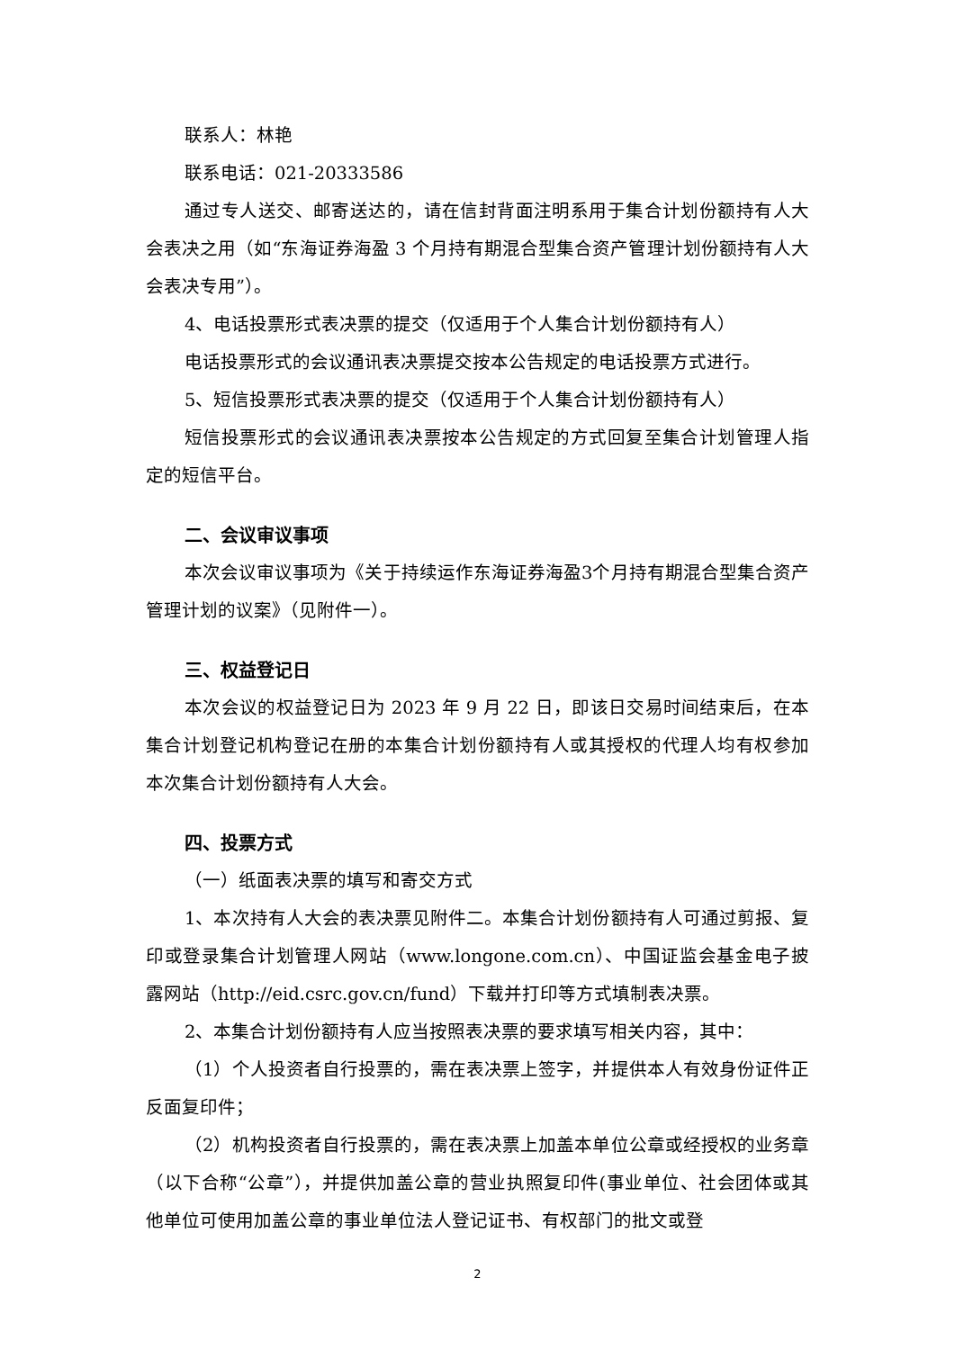联系人：林艳
联系电话：021-20333586
通过专人送交、邮寄送达的，请在信封背面注明系用于集合计划份额持有人大会表决之用（如“东海证券海盈 3 个月持有期混合型集合资产管理计划份额持有人大会表决专用”）。
4、电话投票形式表决票的提交（仅适用于个人集合计划份额持有人）
电话投票形式的会议通讯表决票提交按本公告规定的电话投票方式进行。
5、短信投票形式表决票的提交（仅适用于个人集合计划份额持有人）
短信投票形式的会议通讯表决票按本公告规定的方式回复至集合计划管理人指定的短信平台。
二、会议审议事项
本次会议审议事项为《关于持续运作东海证券海盈3个月持有期混合型集合资产管理计划的议案》（见附件一）。
三、权益登记日
本次会议的权益登记日为 2023 年 9 月 22 日，即该日交易时间结束后，在本集合计划登记机构登记在册的本集合计划份额持有人或其授权的代理人均有权参加本次集合计划份额持有人大会。
四、投票方式
（一）纸面表决票的填写和寄交方式
1、本次持有人大会的表决票见附件二。本集合计划份额持有人可通过剪报、复印或登录集合计划管理人网站（www.longone.com.cn）、中国证监会基金电子披露网站（http://eid.csrc.gov.cn/fund）下载并打印等方式填制表决票。
2、本集合计划份额持有人应当按照表决票的要求填写相关内容，其中：
（1）个人投资者自行投票的，需在表决票上签字，并提供本人有效身份证件正反面复印件；
（2）机构投资者自行投票的，需在表决票上加盖本单位公章或经授权的业务章（以下合称“公章”），并提供加盖公章的营业执照复印件(事业单位、社会团体或其他单位可使用加盖公章的事业单位法人登记证书、有权部门的批文或登
2